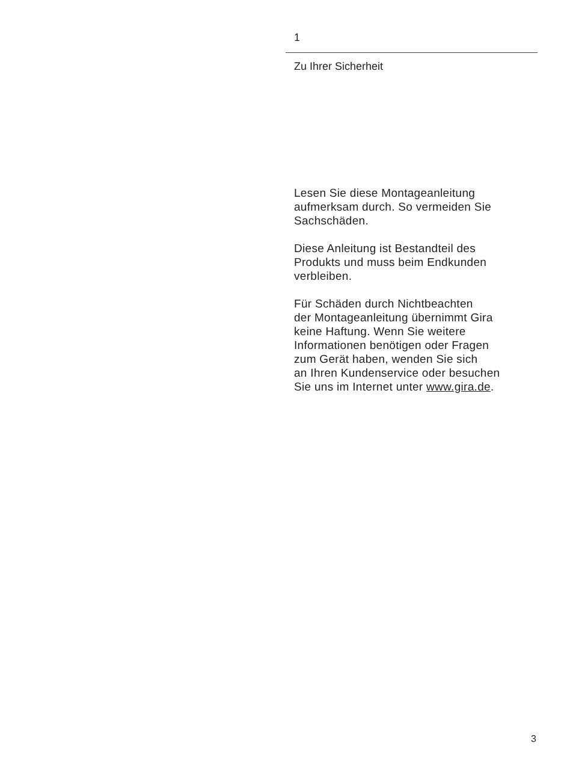1
Zu Ihrer Sicherheit
Lesen Sie diese Montageanleitung
aufmerksam durch. So vermeiden Sie
Sachschäden.
Diese Anleitung ist Bestandteil des
Produkts und muss beim Endkunden
verbleiben.
Für Schäden durch Nichtbeachten
der Montageanleitung übernimmt Gira
keine Haftung. Wenn Sie weitere
Informationen benötigen oder Fragen
zum Gerät haben, wenden Sie sich
an Ihren Kundenservice oder besuchen
Sie uns im Internet unter www.gira.de.
3